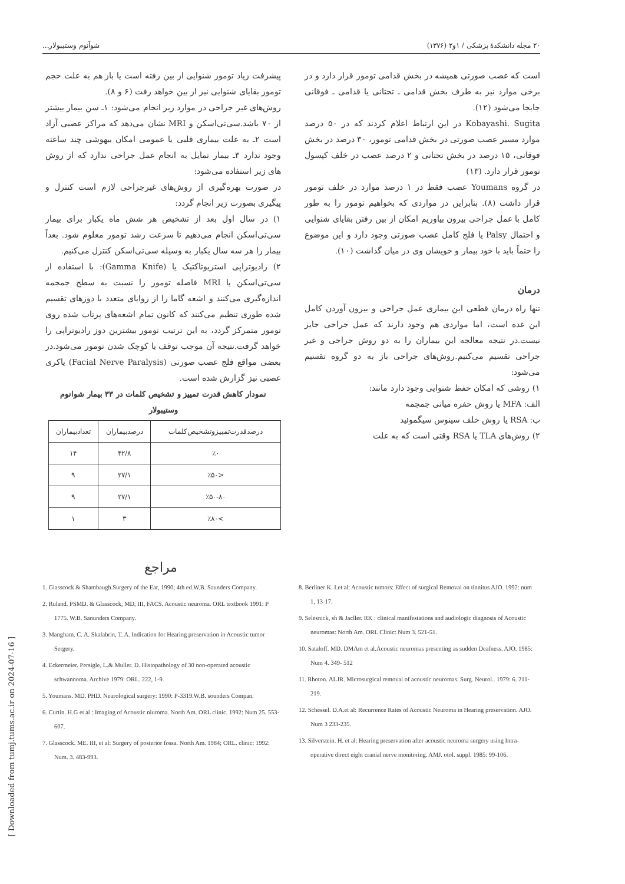۲۰ مجله دانشکدهٔ پزشکی / ۱و۲ (۱۳۷۶) شوآنوم وستیبولار...
است که عصب صورتی همیشه در بخش قدامی تومور قرار دارد و در برخی موارد نیز به طرف بخش قدامی ـ تحتانی یا قدامی ـ فوقانی جابجا می‌شود (۱۲).
Kobayashi. Sugita در این ارتباط اعلام کردند که در ۵۰ درصد موارد مسیر عصب صورتی در بخش قدامی تومور، ۳۰ درصد در بخش فوقانی، ۱۵ درصد در بخش تحتانی و ۲ درصد عصب در خلف کپسول تومور قرار دارد. (۱۳)
در گروه Youmans عصب فقط در ۱ درصد موارد در خلف تومور قرار داشت (۸). بنابراین در مواردی که بخواهیم تومور را به طور کامل با عمل جراحی بیرون بیاوریم امکان از بین رفتن بقایای شنوایی و احتمال Palsy یا فلج کامل عصب صورتی وجود دارد و این موضوع را حتماً باید با خود بیمار و خویشان وی در میان گذاشت (۱۰).
درمان
تنها راه درمان قطعی این بیماری عمل جراحی و بیرون آوردن کامل این غده است، اما مواردی هم وجود دارند که عمل جراحی جایز نیست.در نتیجه معالجه این بیماران را به دو روش جراحی و غیر جراحی تقسیم می‌کنیم.روش‌های جراحی باز به دو گروه تقسیم می‌شود:
۱) روشی که امکان حفظ شنوایی وجود دارد مانند:
الف: MFA یا روش حفره میانی جمجمه
ب: RSA یا روش خلف سینوس سیگموئید
۲) روش‌های TLA یا RSA وقتی است که به علت
پیشرفت زیاد تومور شنوایی از بین رفته است یا باز هم به علت حجم تومور بقایای شنوایی نیز از بین خواهد رفت (۶ و ۸).
روش‌های غیر جراحی در موارد زیر انجام می‌شود: ۱ـ سن بیمار بیشتر از ۷۰ باشد.سی‌تی‌اسکن و MRI نشان می‌دهد که مراکز عصبی آزاد است ۲ـ به علت بیماری قلبی یا عمومی امکان بیهوشی چند ساعته وجود ندارد ۳ـ بیمار تمایل به انجام عمل جراحی ندارد که از روش های زیر استفاده می‌شود:
در صورت بهره‌گیری از روش‌های غیرجراحی لازم است کنترل و پیگیری بصورت زیر انجام گردد:
۱) در سال اول بعد از تشخیص هر شش ماه یکبار برای بیمار سی‌تی‌اسکن انجام می‌دهیم تا سرعت رشد تومور معلوم شود. بعداً بیمار را هر سه سال یکبار به وسیله سی‌تی‌اسکن کنترل می‌کنیم.
۲) رادیوتراپی استریوتاکتیک یا (Gamma Knife): با استفاده از سی‌تی‌اسکن یا MRI فاصله تومور را نسبت به سطح جمجمه اندازه‌گیری می‌کنند و اشعه گاما را از زوایای متعدد با دوزهای تقسیم شده طوری تنظیم می‌کنند که کانون تمام اشعه‌های پرتاب شده روی تومور متمرکز گردد، به این ترتیب تومور بیشترین دوز رادیوتراپی را خواهد گرفت.نتیجه آن موجب توقف یا کوچک شدن تومور می‌شود.در بعضی مواقع فلج عصب صورتی (Facial Nerve Paralysis) یاکری عصبی نیز گزارش شده است.
نمودار کاهش قدرت تمییز و تشخیص کلمات در ۳۳ بیمار شوانوم وستیبولار
| درصدقدرت‌تمییزوتشخیص‌کلمات | درصدبیماران | تعدادبیماران |
| --- | --- | --- |
| ٪۰ | ۴۲/۸ | ۱۴ |
| <٪۵۰ | ۲۷/۱ | ۹ |
| ٪۵۰-۸۰ | ۲۷/۱ | ۹ |
| >٪۸۰ | ۳ | ۱ |
مراجع
1. Glasscock & Shambaugh.Surgery of the Ear, 1990; 4th ed.W.B. Saunders Company.
2. Ruland. PSMD. & Glasscock, MD, III, FACS. Acoustic neuroma. ORL textbook 1991: P 1775. W.B. Sanunders Company.
3. Mangham. C. A. Skalabrin, T. A. Indication for Hearing preservation in Acoustic tumor Sergery.
4. Eckermeier. Persigle, L.& Muller. D. Histopathology of 30 non-operated acoustic schwannoma. Archive 1979: ORL. 222, 1-9.
5. Youmans. MD. PHD. Neurological surgery: 1990: P-3319.W.B. sounders Compan.
6. Curtin. H.G et al : Imaging of Acoustic niuroma. North Am. ORL clinic. 1992: Num 25. 553-607.
7. Glasscock. ME. III, et al: Surgery of posterior fossa. North Am. 1984; ORL. clinic: 1992: Num. 3. 483-993.
8. Berliner K. I.et al: Acoustic tumors: Effect of surgical Removal on tinnitus AJO. 1992: num 1, 13-17.
9. Selesnick, sh & Jacller. RK : clinical manifestations and audiologic diagnosis of Acoustic neuromas: North Am. ORL Clinic: Num 3. 521-51.
10. Sataloff. MD. DMAm et al.Acoustic neuromas presenting as sudden Deafness. AJO. 1985: Num 4. 349- 512
11. Rhoton. ALJR. Microsurgical removal of acoustic neuromas. Surg. Neurol.. 1979: 6. 211-219.
12. Schessel. D.A.et al: Recurrence Rates of Acoustic Neuroma in Hearing preservation. AJO. Num 3 233-235.
13. Silverstein. H. et al: Hearing preservation after acoustic neuroma surgery using Intra-operative direct eight cranial nerve monitoring. AMJ. otol. suppl. 1985: 99-106.
[ Downloaded from tumj.tums.ac.ir on 2024-07-16 ]